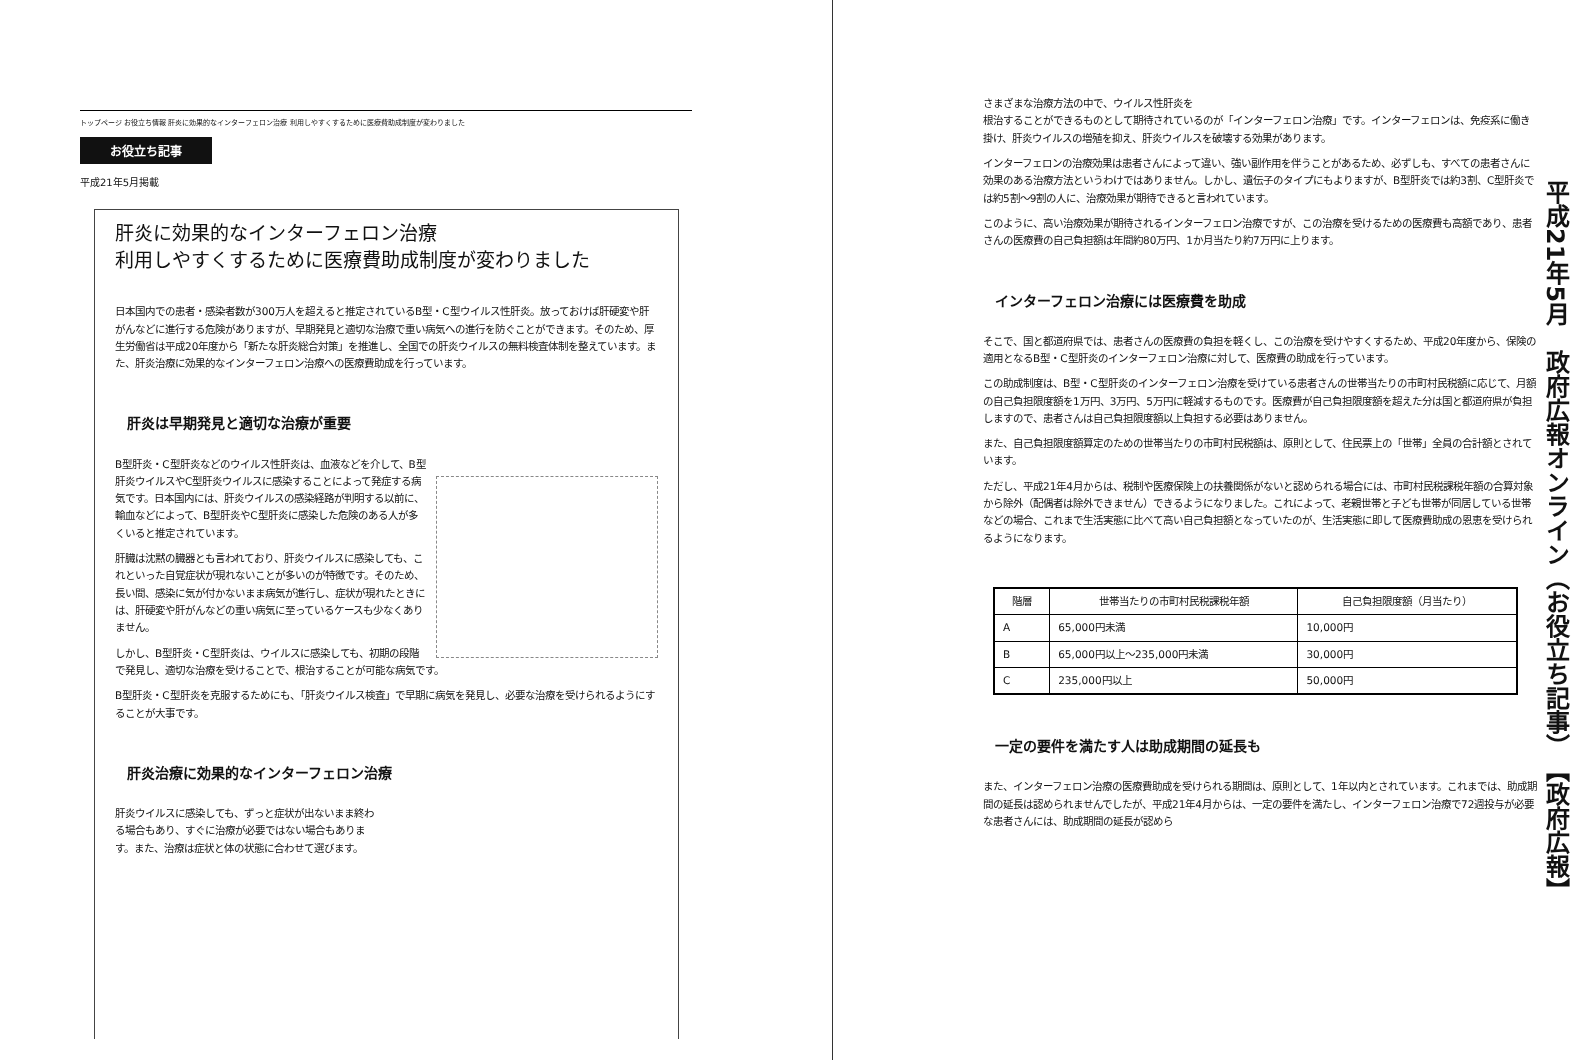トップページ お役立ち情報 肝炎に効果的なインターフェロン治療 利用しやすくするために医療費助成制度が変わりました
お役立ち記事
平成21年5月掲載
肝炎に効果的なインターフェロン治療
利用しやすくするために医療費助成制度が変わりました
日本国内での患者・感染者数が300万人を超えると推定されているB型・C型ウイルス性肝炎。放っておけば肝硬変や肝がんなどに進行する危険がありますが、早期発見と適切な治療で重い病気への進行を防ぐことができます。そのため、厚生労働省は平成20年度から「新たな肝炎総合対策」を推進し、全国での肝炎ウイルスの無料検査体制を整えています。また、肝炎治療に効果的なインターフェロン治療への医療費助成を行っています。
肝炎は早期発見と適切な治療が重要
B型肝炎・C型肝炎などのウイルス性肝炎は、血液などを介して、B型肝炎ウイルスやC型肝炎ウイルスに感染することによって発症する病気です。日本国内には、肝炎ウイルスの感染経路が判明する以前に、輸血などによって、B型肝炎やC型肝炎に感染した危険のある人が多くいると推定されています。
肝臓は沈黙の臓器とも言われており、肝炎ウイルスに感染しても、これといった自覚症状が現れないことが多いのが特徴です。そのため、長い間、感染に気が付かないまま病気が進行し、症状が現れたときには、肝硬変や肝がんなどの重い病気に至っているケースも少なくありません。
しかし、B型肝炎・C型肝炎は、ウイルスに感染しても、初期の段階で発見し、適切な治療を受けることで、根治することが可能な病気です。
B型肝炎・C型肝炎を克服するためにも、「肝炎ウイルス検査」で早期に病気を発見し、必要な治療を受けられるようにすることが大事です。
肝炎治療に効果的なインターフェロン治療
肝炎ウイルスに感染しても、ずっと症状が出ないまま終わる場合もあり、すぐに治療が必要ではない場合もあります。また、治療は症状と体の状態に合わせて選びます。
さまざまな治療方法の中で、ウイルス性肝炎を
根治することができるものとして期待されているのが「インターフェロン治療」です。インターフェロンは、免疫系に働き掛け、肝炎ウイルスの増殖を抑え、肝炎ウイルスを破壊する効果があります。
インターフェロンの治療効果は患者さんによって違い、強い副作用を伴うことがあるため、必ずしも、すべての患者さんに効果のある治療方法というわけではありません。しかし、遺伝子のタイプにもよりますが、B型肝炎では約3割、C型肝炎では約5割～9割の人に、治療効果が期待できると言われています。
このように、高い治療効果が期待されるインターフェロン治療ですが、この治療を受けるための医療費も高額であり、患者さんの医療費の自己負担額は年間約80万円、1か月当たり約7万円に上ります。
インターフェロン治療には医療費を助成
そこで、国と都道府県では、患者さんの医療費の負担を軽くし、この治療を受けやすくするため、平成20年度から、保険の適用となるB型・C型肝炎のインターフェロン治療に対して、医療費の助成を行っています。
この助成制度は、B型・C型肝炎のインターフェロン治療を受けている患者さんの世帯当たりの市町村民税額に応じて、月額の自己負担限度額を1万円、3万円、5万円に軽減するものです。医療費が自己負担限度額を超えた分は国と都道府県が負担しますので、患者さんは自己負担限度額以上負担する必要はありません。
また、自己負担限度額算定のための世帯当たりの市町村民税額は、原則として、住民票上の「世帯」全員の合計額とされています。
ただし、平成21年4月からは、税制や医療保険上の扶養関係がないと認められる場合には、市町村民税課税年額の合算対象から除外（配偶者は除外できません）できるようになりました。これによって、老親世帯と子ども世帯が同居している世帯などの場合、これまで生活実態に比べて高い自己負担額となっていたのが、生活実態に即して医療費助成の恩恵を受けられるようになります。
| 階層 | 世帯当たりの市町村民税課税年額 | 自己負担限度額（月当たり） |
| --- | --- | --- |
| A | 65,000円未満 | 10,000円 |
| B | 65,000円以上～235,000円未満 | 30,000円 |
| C | 235,000円以上 | 50,000円 |
一定の要件を満たす人は助成期間の延長も
また、インターフェロン治療の医療費助成を受けられる期間は、原則として、1年以内とされています。これまでは、助成期間の延長は認められませんでしたが、平成21年4月からは、一定の要件を満たし、インターフェロン治療で72週投与が必要な患者さんには、助成期間の延長が認めら
平成21年5月　政府広報オンライン（お役立ち記事）　【政府広報】